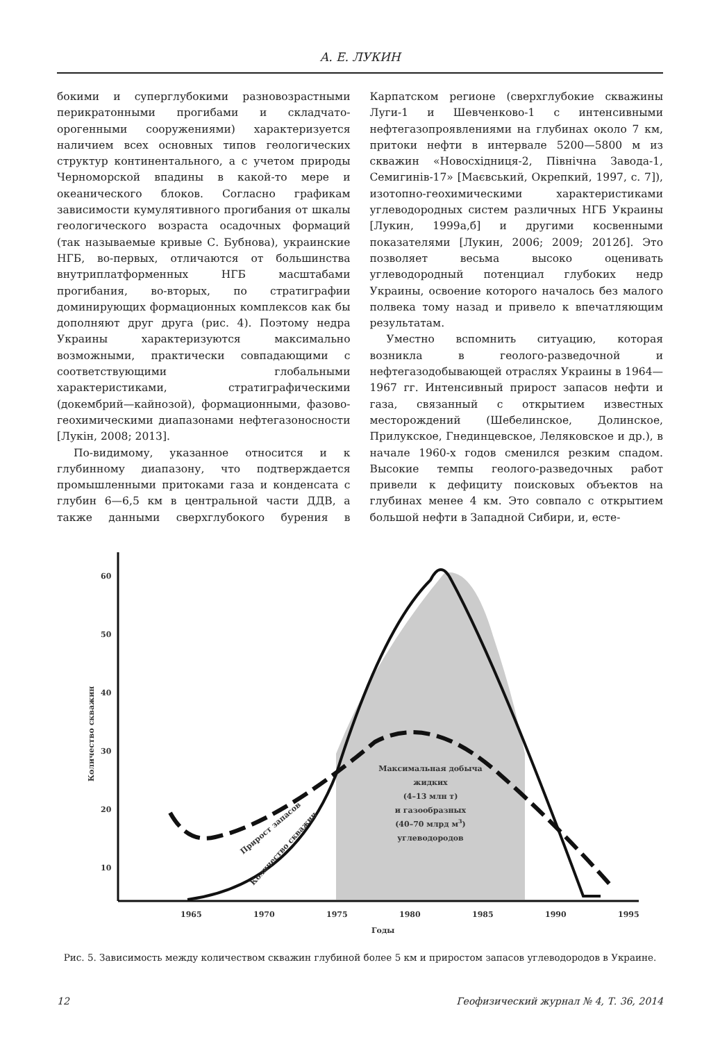А. Е. ЛУКИН
бокими и суперглубокими разновозрастными перикратонными прогибами и складчато-орогенными сооружениями) характеризуется наличием всех основных типов геологических структур континентального, а с учетом природы Черноморской впадины в какой-то мере и океанического блоков. Согласно графикам зависимости кумулятивного прогибания от шкалы геологического возраста осадочных формаций (так называемые кривые С. Бубнова), украинские НГБ, во-первых, отличаются от большинства внутриплатформенных НГБ масштабами прогибания, во-вторых, по стратиграфии доминирующих формационных комплексов как бы дополняют друг друга (рис. 4). Поэтому недра Украины характеризуются максимально возможными, практически совпадающими с соответствующими глобальными характеристиками, стратиграфическими (докембрий—кайнозой), формационными, фазово-геохимическими диапазонами нефтегазоносности [Лукін, 2008; 2013].
По-видимому, указанное относится и к глубинному диапазону, что подтверждается промышленными притоками газа и конденсата с глубин 6—6,5 км в центральной части ДДВ, а также данными сверхглубокого бурения в Карпатском регионе (сверхглубокие скважины Луги-1 и Шевченково-1 с интенсивными нефтегазопроявлениями на глубинах около 7 км, притоки нефти в интервале 5200—5800 м из скважин «Новосхідниця-2, Північна Завода-1, Семигинів-17» [Маєвський, Окрепкий, 1997, с. 7]), изотопно-геохимическими характеристиками углеводородных систем различных НГБ Украины [Лукин, 1999а,б] и другими косвенными показателями [Лукин, 2006; 2009; 2012б]. Это позволяет весьма высоко оценивать углеводородный потенциал глубоких недр Украины, освоение которого началось без малого полвека тому назад и привело к впечатляющим результатам.
Уместно вспомнить ситуацию, которая возникла в геолого-разведочной и нефтегазодобывающей отраслях Украины в 1964—1967 гг. Интенсивный прирост запасов нефти и газа, связанный с открытием известных месторождений (Шебелинское, Долинское, Прилукское, Гнединцевское, Леляковское и др.), в начале 1960-х годов сменился резким спадом. Высокие темпы геолого-разведочных работ привели к дефициту поисковых объектов на глубинах менее 4 км. Это совпало с открытием большой нефти в Западной Сибири, и, есте-
60
50
40
30
20
10
1965
1970
1975
1980
1985
1990
1995
Годы
Количество скважин
Максимальная добыча
жидких
(4–13 млн т)
и газообразных
(40–70 млрд м3)
углеводородов
Прирост запасов
Количество скважин
Рис. 5. Зависимость между количеством скважин глубиной более 5 км и приростом запасов углеводородов в Украине.
12 Геофизический журнал № 4, Т. 36, 2014